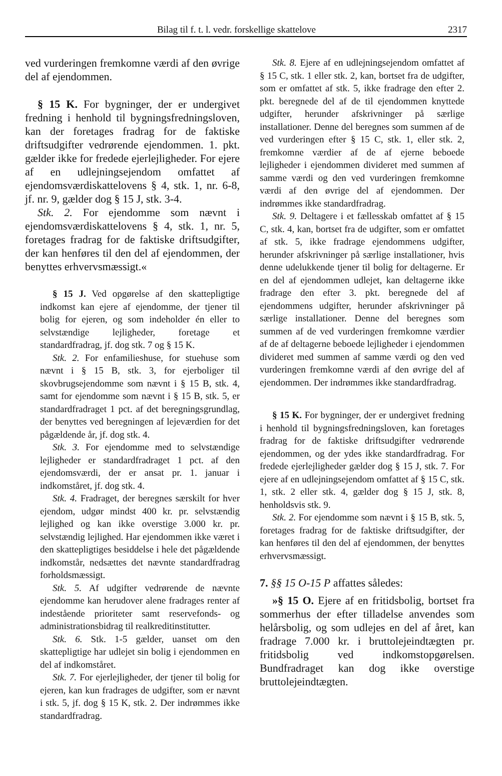Bilag til f. t. l. vedr. forskellige skattelove 2317
ved vurderingen fremkomne værdi af den øvrige del af ejendommen.
§ 15 K. For bygninger, der er undergivet fredning i henhold til bygningsfredningsloven, kan der foretages fradrag for de faktiske driftsudgifter vedrørende ejendommen. 1. pkt. gælder ikke for fredede ejerlejligheder. For ejere af en udlejningsejendom omfattet af ejendomsværdiskattelovens § 4, stk. 1, nr. 6-8, jf. nr. 9, gælder dog § 15 J, stk. 3-4.
Stk. 2. For ejendomme som nævnt i ejendomsværdiskattelovens § 4, stk. 1, nr. 5, foretages fradrag for de faktiske driftsudgifter, der kan henføres til den del af ejendommen, der benyttes erhvervsmæssigt.«
§ 15 J. Ved opgørelse af den skattepligtige indkomst kan ejere af ejendomme, der tjener til bolig for ejeren, og som indeholder én eller to selvstændige lejligheder, foretage et standardfradrag, jf. dog stk. 7 og § 15 K.
Stk. 2. For enfamilieshuse, for stuehuse som nævnt i § 15 B, stk. 3, for ejerboliger til skovbrugsejendomme som nævnt i § 15 B, stk. 4, samt for ejendomme som nævnt i § 15 B, stk. 5, er standardfradraget 1 pct. af det beregningsgrundlag, der benyttes ved beregningen af lejeværdien for det pågældende år, jf. dog stk. 4.
Stk. 3. For ejendomme med to selvstændige lejligheder er standardfradraget 1 pct. af den ejendomsværdi, der er ansat pr. 1. januar i indkomståret, jf. dog stk. 4.
Stk. 4. Fradraget, der beregnes særskilt for hver ejendom, udgør mindst 400 kr. pr. selvstændig lejlighed og kan ikke overstige 3.000 kr. pr. selvstændig lejlighed. Har ejendommen ikke været i den skattepligtiges besiddelse i hele det pågældende indkomstår, nedsættes det nævnte standardfradrag forholdsmæssigt.
Stk. 5. Af udgifter vedrørende de nævnte ejendomme kan herudover alene fradrages renter af indestående prioriteter samt reservefonds- og administrationsbidrag til realkreditinstitutter.
Stk. 6. Stk. 1-5 gælder, uanset om den skattepligtige har udlejet sin bolig i ejendommen en del af indkomståret.
Stk. 7. For ejerlejligheder, der tjener til bolig for ejeren, kan kun fradrages de udgifter, som er nævnt i stk. 5, jf. dog § 15 K, stk. 2. Der indrømmes ikke standardfradrag.
Stk. 8. Ejere af en udlejningsejendom omfattet af § 15 C, stk. 1 eller stk. 2, kan, bortset fra de udgifter, som er omfattet af stk. 5, ikke fradrage den efter 2. pkt. beregnede del af de til ejendommen knyttede udgifter, herunder afskrivninger på særlige installationer. Denne del beregnes som summen af de ved vurderingen efter § 15 C, stk. 1, eller stk. 2, fremkomne værdier af de af ejerne beboede lejligheder i ejendommen divideret med summen af samme værdi og den ved vurderingen fremkomne værdi af den øvrige del af ejendommen. Der indrømmes ikke standardfradrag.
Stk. 9. Deltagere i et fællesskab omfattet af § 15 C, stk. 4, kan, bortset fra de udgifter, som er omfattet af stk. 5, ikke fradrage ejendommens udgifter, herunder afskrivninger på særlige installationer, hvis denne udelukkende tjener til bolig for deltagerne. Er en del af ejendommen udlejet, kan deltagerne ikke fradrage den efter 3. pkt. beregnede del af ejendommens udgifter, herunder afskrivninger på særlige installationer. Denne del beregnes som summen af de ved vurderingen fremkomne værdier af de af deltagerne beboede lejligheder i ejendommen divideret med summen af samme værdi og den ved vurderingen fremkomne værdi af den øvrige del af ejendommen. Der indrømmes ikke standardfradrag.
§ 15 K. For bygninger, der er undergivet fredning i henhold til bygningsfredningsloven, kan foretages fradrag for de faktiske driftsudgifter vedrørende ejendommen, og der ydes ikke standardfradrag. For fredede ejerlejligheder gælder dog § 15 J, stk. 7. For ejere af en udlejningsejendom omfattet af § 15 C, stk. 1, stk. 2 eller stk. 4, gælder dog § 15 J, stk. 8, henholdsvis stk. 9.
Stk. 2. For ejendomme som nævnt i § 15 B, stk. 5, foretages fradrag for de faktiske driftsudgifter, der kan henføres til den del af ejendommen, der benyttes erhvervsmæssigt.
7. §§ 15 O-15 P affattes således:
»§ 15 O. Ejere af en fritidsbolig, bortset fra sommerhus der efter tilladelse anvendes som helårsbolig, og som udlejes en del af året, kan fradrage 7.000 kr. i bruttolejeindtægten pr. fritidsbolig ved indkomstopgørelsen. Bundfradraget kan dog ikke overstige bruttolejeindtægten.